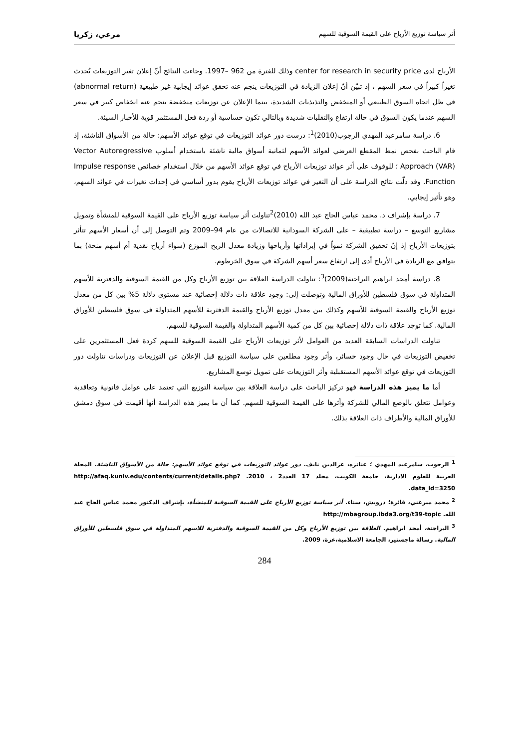أثر سياسة توزيع الأرباح على القيمة السوقية للسهم مرعي، زكريا
الأرباح لدى center for research in security price وذلك للفترة من 962 –1997. وجاءت النتائج أنّ إعلان تغير التوزيعات يُحدث تغيراً كبيراً في سعر السهم ، إذ تبيّن أنّ إعلان الزيادة في التوزيعات ينجم عنه تحقق عوائد إيجابية غير طبيعية (abnormal return) في ظل اتجاه السوق الطبيعي أو المنخفض والتذبذبات الشديدة، بينما الإعلان عن توزيعات منخفضة ينجم عنه انخفاض كبير في سعر السهم عندما يكون السوق في حالة ارتفاع والتقلبات شديدة وبالتالي تكون حساسية أو ردة فعل المستثمر قوية للأخبار السيئة.
6. دراسة سامرعبد المهدي الرجوب(2010)<sup>1</sup>: درست دور عوائد التوزيعات في توقع عوائد الأسهم: حالة من الأسواق الناشئة، إذ قام الباحث بفحص نمط المقطع العرضي لعوائد الأسهم لثمانية أسواق مالية ناشئة باستخدام أسلوب Vector Autoregressive Approach (VAR) ؛ للوقوف على أثر عوائد توزيعات الأرباح في توقع عوائد الأسهم من خلال استخدام خصائص Impulse response Function. وقد دلّت نتائج الدراسة على أن التغير في عوائد توزيعات الأرباح يقوم بدور أساسي في إحداث تغيرات في عوائد السهم، وهو تأثير إيجابي.
7. دراسة بإشراف د. محمد عباس الحاج عبد الله (2010)<sup>2</sup>تناولت أثر سياسة توزيع الأرباح على القيمة السوقية للمنشأة وتمويل مشاريع التوسع – دراسة تطبيقية – على الشركة السودانية للاتصالات من عام 94–2009 وتم التوصل إلى أن أسعار الأسهم تتأثر بتوزيعات الأرباح إذ إنّ تحقيق الشركة نمواً في إيراداتها وأرباحها وزيادة معدل الربح الموزع (سواء أرباح نقدية أم أسهم منحة) بما يتوافق مع الزيادة في الأرباح أدى إلى ارتفاع سعر أسهم الشركة في سوق الخرطوم.
8. دراسة أمجد ابراهيم البراجنة(2009)<sup>3</sup>: تناولت الدراسة العلاقة بين توزيع الأرباح وكل من القيمة السوقية والدفترية للأسهم المتداولة في سوق فلسطين للأوراق المالية وتوصلت إلى: وجود علاقة ذات دلالة إحصائية عند مستوى دلالة 5% بين كل من معدل توزيع الأرباح والقيمة السوقية للأسهم وكذلك بين معدل توزيع الأرباح والقيمة الدفترية للأسهم المتداولة في سوق فلسطين للأوراق المالية. كما توجد علاقة ذات دلالة إحصائية بين كل من كمية الأسهم المتداولة والقيمة السوقية للسهم.
تناولت الدراسات السابقة العديد من العوامل لأثر توزيعات الأرباح على القيمة السوقية للسهم كردة فعل المستثمرين على تخفيض التوزيعات في حال وجود خسائر، وأثر وجود مطلعين على سياسة التوزيع قبل الإعلان عن التوزيعات ودراسات تناولت دور التوزيعات في توقع عوائد الأسهم المستقبلية وأثر التوزيعات على تمويل توسع المشاريع.
أما ما يميز هذه الدراسة فهو تركيز الباحث على دراسة العلاقة بين سياسة التوزيع التي تعتمد على عوامل قانونية وتعاقدية وعوامل تتعلق بالوضع المالي للشركة وأثرها على القيمة السوقية للسهم. كما أن ما يميز هذه الدراسة أنها أقيمت في سوق دمشق للأوراق المالية والأطراف ذات العلاقة بذلك.
<sup>1</sup> الرجوب، سامرعبد المهدي ؛ عنانزه، عزالدين نايف. دور عوائد التوزيعات في توقع عوائد الأسهم: حالة من الأسواق الناشئة. المجلة العربية للعلوم الادارية، جامعة الكويت، مجلد 17 العدد2 ، 2010. http://afaq.kuniv.edu/contents/current/details.php?data_id=3250.
<sup>2</sup> محمد ميرغني، فائزة؛ درويش، سناء. أثر سياسة توزيع الأرباح على القيمة السوقية للمنشأة، بإشراف الدكتور محمد عباس الحاج عبد الله. http://mbagroup.ibda3.org/t39-topic
<sup>3</sup> البراجنة، أمجد ابراهيم. العلاقة بين توزيع الأرباح وكل من القيمة السوقية والدفترية للاسهم المتداولة في سوق فلسطين للأوراق المالية. رسالة ماجستير، الجامعة الاسلامية،غزة، 2009.
284